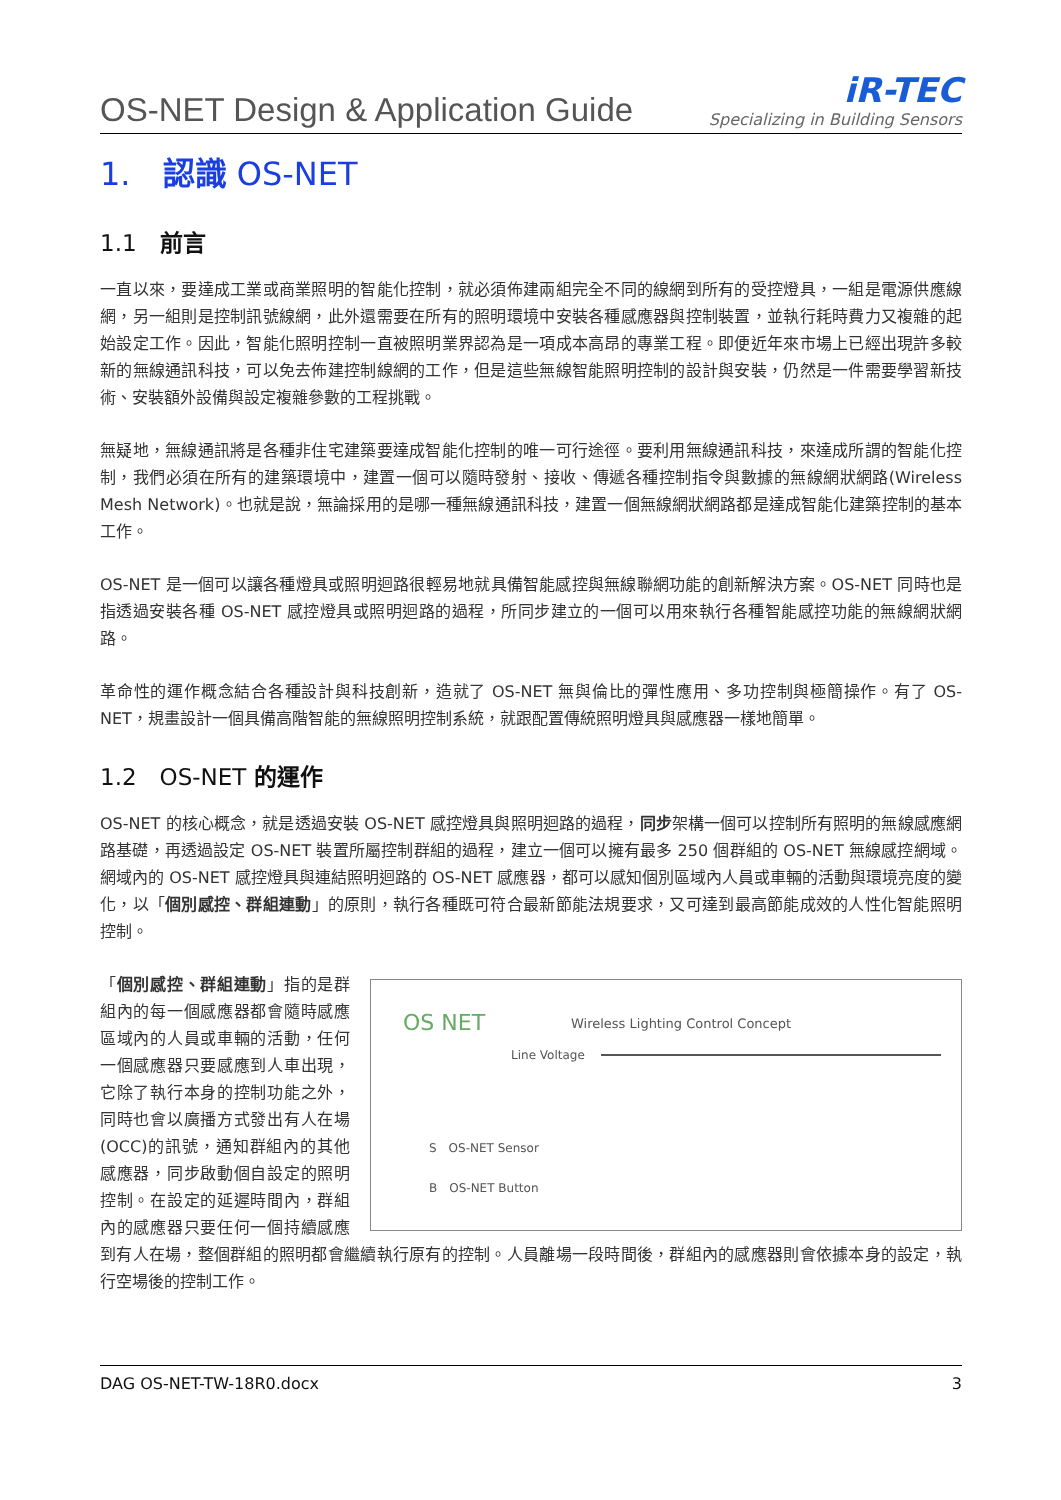OS-NET Design & Application Guide
iR-TEC
Specializing in Building Sensors
1.　認識 OS-NET
1.1　前言
一直以來，要達成工業或商業照明的智能化控制，就必須佈建兩組完全不同的線網到所有的受控燈具，一組是電源供應線網，另一組則是控制訊號線網，此外還需要在所有的照明環境中安裝各種感應器與控制裝置，並執行耗時費力又複雜的起始設定工作。因此，智能化照明控制一直被照明業界認為是一項成本高昂的專業工程。即便近年來市場上已經出現許多較新的無線通訊科技，可以免去佈建控制線網的工作，但是這些無線智能照明控制的設計與安裝，仍然是一件需要學習新技術、安裝額外設備與設定複雜參數的工程挑戰。
無疑地，無線通訊將是各種非住宅建築要達成智能化控制的唯一可行途徑。要利用無線通訊科技，來達成所謂的智能化控制，我們必須在所有的建築環境中，建置一個可以隨時發射、接收、傳遞各種控制指令與數據的無線網狀網路(Wireless Mesh Network)。也就是說，無論採用的是哪一種無線通訊科技，建置一個無線網狀網路都是達成智能化建築控制的基本工作。
OS-NET 是一個可以讓各種燈具或照明迴路很輕易地就具備智能感控與無線聯網功能的創新解決方案。OS-NET 同時也是指透過安裝各種 OS-NET 感控燈具或照明迴路的過程，所同步建立的一個可以用來執行各種智能感控功能的無線網狀網路。
革命性的運作概念結合各種設計與科技創新，造就了 OS-NET 無與倫比的彈性應用、多功控制與極簡操作。有了 OS-NET，規畫設計一個具備高階智能的無線照明控制系統，就跟配置傳統照明燈具與感應器一樣地簡單。
1.2　OS-NET 的運作
OS-NET 的核心概念，就是透過安裝 OS-NET 感控燈具與照明迴路的過程，同步架構一個可以控制所有照明的無線感應網路基礎，再透過設定 OS-NET 裝置所屬控制群組的過程，建立一個可以擁有最多 250 個群組的 OS-NET 無線感控網域。網域內的 OS-NET 感控燈具與連結照明迴路的 OS-NET 感應器，都可以感知個別區域內人員或車輛的活動與環境亮度的變化，以「個別感控、群組連動」的原則，執行各種既可符合最新節能法規要求，又可達到最高節能成效的人性化智能照明控制。
OS NET
Wireless Lighting Control Concept
Line Voltage
S　OS-NET Sensor
B　OS-NET Button
「個別感控、群組連動」指的是群組內的每一個感應器都會隨時感應區域內的人員或車輛的活動，任何一個感應器只要感應到人車出現，它除了執行本身的控制功能之外，同時也會以廣播方式發出有人在場(OCC)的訊號，通知群組內的其他感應器，同步啟動個自設定的照明控制。在設定的延遲時間內，群組內的感應器只要任何一個持續感應到有人在場，整個群組的照明都會繼續執行原有的控制。人員離場一段時間後，群組內的感應器則會依據本身的設定，執行空場後的控制工作。
DAG OS-NET-TW-18R0.docx 3